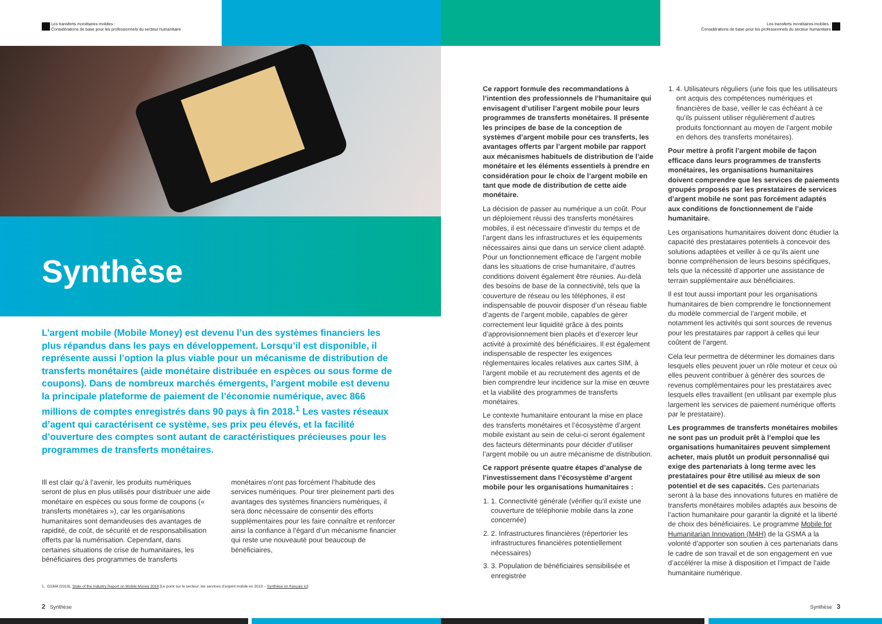Les transferts monétaires mobiles :
Considérations de base pour les professionnels du secteur humanitaire
Synthèse
L’argent mobile (Mobile Money) est devenu l’un des systèmes financiers les plus répandus dans les pays en développement. Lorsqu’il est disponible, il représente aussi l’option la plus viable pour un mécanisme de distribution de transferts monétaires (aide monétaire distribuée en espèces ou sous forme de coupons). Dans de nombreux marchés émergents, l’argent mobile est devenu la principale plateforme de paiement de l’économie numérique, avec 866 millions de comptes enregistrés dans 90 pays à fin 2018.<sup>1</sup> Les vastes réseaux d’agent qui caractérisent ce système, ses prix peu élevés, et la facilité d’ouverture des comptes sont autant de caractéristiques précieuses pour les programmes de transferts monétaires.
Ill est clair qu’à l’avenir, les produits numériques seront de plus en plus utilisés pour distribuer une aide monétaire en espèces ou sous forme de coupons (« transferts monétaires »), car les organisations humanitaires sont demandeuses des avantages de rapidité, de coût, de sécurité et de responsabilisation offerts par la numérisation. Cependant, dans certaines situations de crise de humanitaires, les bénéficiaires des programmes de transferts monétaires n’ont pas forcément l’habitude des services numériques. Pour tirer pleinement parti des avantages des systèmes financiers numériques, il sera donc nécessaire de consentir des efforts supplémentaires pour les faire connaître et renforcer ainsi la confiance à l’égard d’un mécanisme financier qui reste une nouveauté pour beaucoup de bénéficiaires,
1. GSMA (2019), State of the Industry Report on Mobile Money 2018 [Le point sur le secteur: les services d’argent mobile en 2018 – Synthèse en français ici]
2 Synthèse
Les transferts monétaires mobiles :
Considérations de base pour les professionnels du secteur humanitaire
Ce rapport formule des recommandations à l’intention des professionnels de l’humanitaire qui envisagent d’utiliser l’argent mobile pour leurs programmes de transferts monétaires. Il présente les principes de base de la conception de systèmes d’argent mobile pour ces transferts, les avantages offerts par l’argent mobile par rapport aux mécanismes habituels de distribution de l’aide monétaire et les éléments essentiels à prendre en considération pour le choix de l’argent mobile en tant que mode de distribution de cette aide monétaire.
La décision de passer au numérique a un coût. Pour un déploiement réussi des transferts monétaires mobiles, il est nécessaire d’investir du temps et de l’argent dans les infrastructures et les équipements nécessaires ainsi que dans un service client adapté. Pour un fonctionnement efficace de l’argent mobile dans les situations de crise humanitaire, d’autres conditions doivent également être réunies. Au-delà des besoins de base de la connectivité, tels que la couverture de réseau ou les téléphones, il est indispensable de pouvoir disposer d’un réseau fiable d’agents de l’argent mobile, capables de gérer correctement leur liquidité grâce à des points d’approvisionnement bien placés et d’exercer leur activité à proximité des bénéficiaires. Il est également indispensable de respecter les exigences réglementaires locales relatives aux cartes SIM, à l’argent mobile et au recrutement des agents et de bien comprendre leur incidence sur la mise en œuvre et la viabilité des programmes de transferts monétaires.
Le contexte humanitaire entourant la mise en place des transferts monétaires et l’écosystème d’argent mobile existant au sein de celui-ci seront également des facteurs déterminants pour décider d’utiliser l’argent mobile ou un autre mécanisme de distribution.
Ce rapport présente quatre étapes d’analyse de l’investissement dans l’écosystème d’argent mobile pour les organisations humanitaires :
1. 1. Connectivité générale (vérifier qu’il existe une couverture de téléphonie mobile dans la zone concernée)
2. 2. Infrastructures financières (répertorier les infrastructures financières potentiellement nécessaires)
3. 3. Population de bénéficiaires sensibilisée et enregistrée
1. 4. Utilisateurs réguliers (une fois que les utilisateurs ont acquis des compétences numériques et financières de base, veiller le cas échéant à ce qu’ils puissent utiliser régulièrement d’autres produits fonctionnant au moyen de l’argent mobile en dehors des transferts monétaires).
Pour mettre à profit l’argent mobile de façon efficace dans leurs programmes de transferts monétaires, les organisations humanitaires doivent comprendre que les services de paiements groupés proposés par les prestataires de services d’argent mobile ne sont pas forcément adaptés aux conditions de fonctionnement de l’aide humanitaire.
Les organisations humanitaires doivent donc étudier la capacité des prestataires potentiels à concevoir des solutions adaptées et veiller à ce qu’ils aient une bonne compréhension de leurs besoins spécifiques, tels que la nécessité d’apporter une assistance de terrain supplémentaire aux bénéficiaires.
Il est tout aussi important pour les organisations humanitaires de bien comprendre le fonctionnement du modèle commercial de l’argent mobile, et notamment les activités qui sont sources de revenus pour les prestataires par rapport à celles qui leur coûtent de l’argent.
Cela leur permettra de déterminer les domaines dans lesquels elles peuvent jouer un rôle moteur et ceux où elles peuvent contribuer à générer des sources de revenus complémentaires pour les prestataires avec lesquels elles travaillent (en utilisant par exemple plus largement les services de paiement numérique offerts par le prestataire).
Les programmes de transferts monétaires mobiles ne sont pas un produit prêt à l’emploi que les organisations humanitaires peuvent simplement acheter, mais plutôt un produit personnalisé qui exige des partenariats à long terme avec les prestataires pour être utilisé au mieux de son potentiel et de ses capacités. Ces partenariats seront à la base des innovations futures en matière de transferts monétaires mobiles adaptés aux besoins de l’action humanitaire pour garantir la dignité et la liberté de choix des bénéficiaires. Le programme Mobile for Humanitarian Innovation (M4H) de la GSMA a la volonté d’apporter son soutien à ces partenariats dans le cadre de son travail et de son engagement en vue d’accélérer la mise à disposition et l’impact de l’aide humanitaire numérique.
Synthèse 3